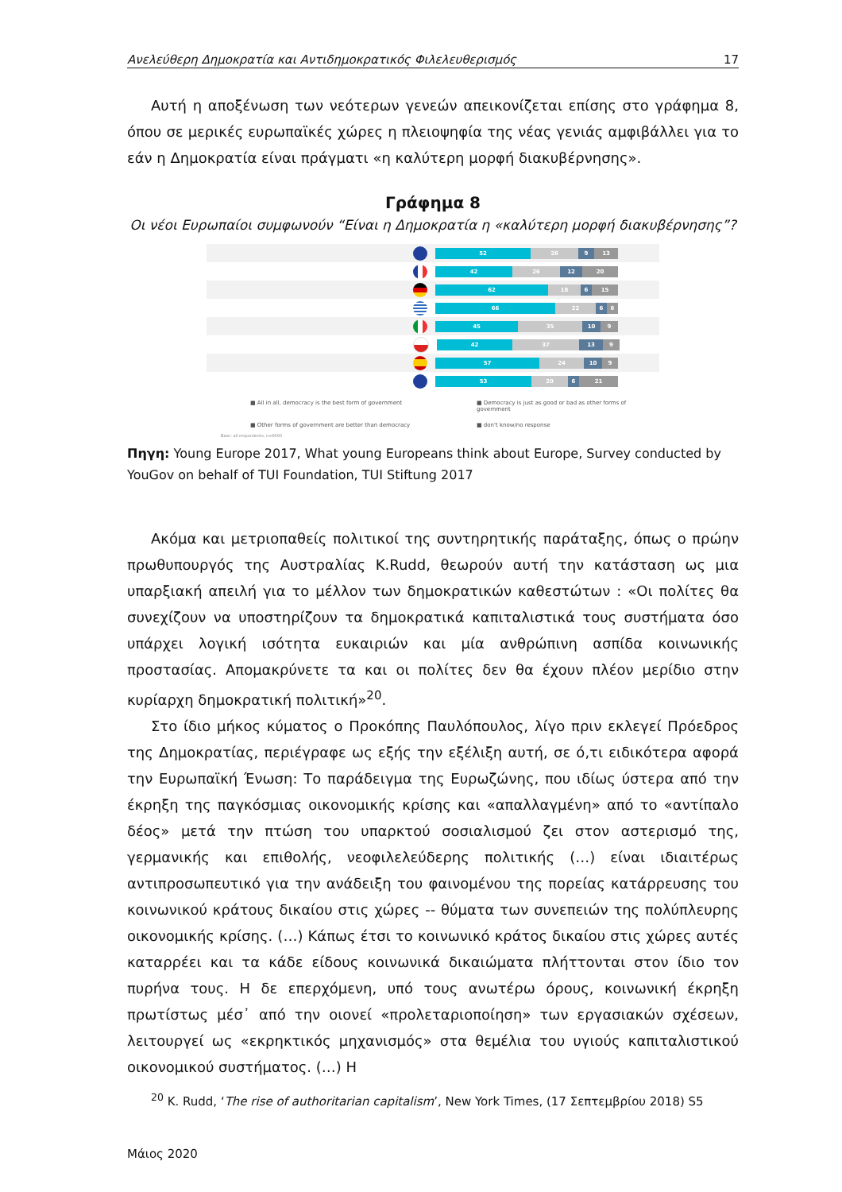Ανελεύθερη Δημοκρατία και Αντιδημοκρατικός Φιλελευθερισμός 17
Αυτή η αποξένωση των νεότερων γενεών απεικονίζεται επίσης στο γράφημα 8, όπου σε μερικές ευρωπαϊκές χώρες η πλειοψηφία της νέας γενιάς αμφιβάλλει για το εάν η Δημοκρατία είναι πράγματι «η καλύτερη μορφή διακυβέρνησης».
Γράφημα 8
Οι νέοι Ευρωπαίοι συμφωνούν “Είναι η Δημοκρατία η «καλύτερη μορφή διακυβέρνησης”?
52 26 9 13
42 26 12 20
62 18 6 15
66 22 6 6
45 35 10 9
42 37 13 9
57 24 10 9
53 20 6 21
■ All in all, democracy is the best form of government
■ Democracy is just as good or bad as other forms of government
■ Other forms of government are better than democracy
■ don't know/no response
Base: all respondents, n=6000
Πηγη: Young Europe 2017, What young Europeans think about Europe, Survey conducted by YouGov on behalf of TUI Foundation, TUI Stiftung 2017
Ακόμα και μετριοπαθείς πολιτικοί της συντηρητικής παράταξης, όπως ο πρώην πρωθυπουργός της Αυστραλίας K.Rudd, θεωρούν αυτή την κατάσταση ως μια υπαρξιακή απειλή για το μέλλον των δημοκρατικών καθεστώτων : «Οι πολίτες θα συνεχίζουν να υποστηρίζουν τα δημοκρατικά καπιταλιστικά τους συστήματα όσο υπάρχει λογική ισότητα ευκαιριών και μία ανθρώπινη ασπίδα κοινωνικής προστασίας. Απομακρύνετε τα και οι πολίτες δεν θα έχουν πλέον μερίδιο στην κυρίαρχη δημοκρατική πολιτική»<sup>20</sup>.
Στο ίδιο μήκος κύματος ο Προκόπης Παυλόπουλος, λίγο πριν εκλεγεί Πρόεδρος της Δημοκρατίας, περιέγραφε ως εξής την εξέλιξη αυτή, σε ό,τι ειδικότερα αφορά την Ευρωπαϊκή Ένωση: Το παράδειγμα της Ευρωζώνης, που ιδίως ύστερα από την έκρηξη της παγκόσμιας οικονομικής κρίσης και «απαλλαγμένη» από το «αντίπαλο δέος» μετά την πτώση του υπαρκτού σοσιαλισμού ζει στον αστερισμό της, γερμανικής και επιθολής, νεοφιλελεύδερης πολιτικής (…) είναι ιδιαιτέρως αντιπροσωπευτικό για την ανάδειξη του φαινομένου της πορείας κατάρρευσης του κοινωνικού κράτους δικαίου στις χώρες -- θύματα των συνεπειών της πολύπλευρης οικονομικής κρίσης. (…) Κάπως έτσι το κοινωνικό κράτος δικαίου στις χώρες αυτές καταρρέει και τα κάδε είδους κοινωνικά δικαιώματα πλήττονται στον ίδιο τον πυρήνα τους. Η δε επερχόμενη, υπό τους ανωτέρω όρους, κοινωνική έκρηξη πρωτίστως μέσ᾽ από την οιονεί «προλεταριοποίηση» των εργασιακών σχέσεων, λειτουργεί ως «εκρηκτικός μηχανισμός» στα θεμέλια του υγιούς καπιταλιστικού οικονομικού συστήματος. (…) Η
<sup>20</sup> K. Rudd, ‘The rise of authoritarian capitalism’, New York Times, (17 Σεπτεμβρίου 2018) S5
Μάιος 2020